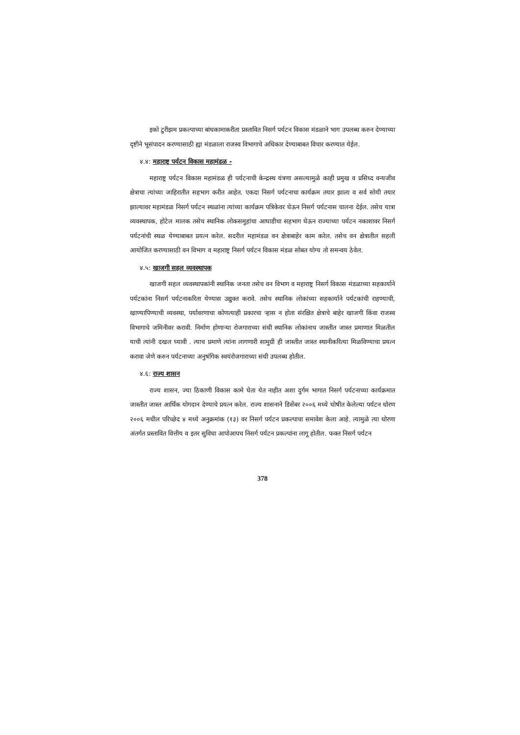इको टुरीझम प्रकल्पाच्या बांधकामाकरीता प्रस्तावित निसर्ग पर्यटन विकास मंडळाने भाग उपलब्ध करुन देण्याच्या दृष्टीने भूसंपादन करण्यासाठी ह्या मंडळाला राजस्व विभागाचे अधिकार देण्याबाबत विचार करण्यात येईल.
४.४: महाराष्ट्र पर्यटन विकास महामंडळ -
महाराष्ट्र पर्यटन विकास महामंडळ ही पर्यटनाची केन्द्रस्थ यंत्रणा असल्यामुळे काही प्रमुख व प्रसिध्द वन्यजीव क्षेत्राचा त्यांच्या जाहिरातीत सहभाग करीत आहेत. एकदा निसर्ग पर्यटनाचा कार्यक्रम तयार झाला व सर्व सोयी तयार झाल्यावर महामंडळ निसर्ग पर्यटन स्थळांना त्यांच्या कार्यक्रम पत्रिकेवर घेऊन निसर्ग पर्यटनास चालना देईल. तसेच यात्रा व्यवस्थापक, होटेल मालक तसेच स्थानिक लोकसमुहांचा आघाडीचा सहभाग घेऊन राज्याच्या पर्यटन नकाशावर निसर्ग पर्यटनांची स्थळ येण्याबाबत प्रयत्न करेल. सदरील महामंडळ वन क्षेत्राबाहेर काम करेल. तसेच वन क्षेत्रातील सहली आयोजित करण्यासाठी वन विभाग व महाराष्ट्र निसर्ग पर्यटन विकास मंडळ सोबत योग्य तो समन्वय ठेवेल.
४.५: खाजगी सहल व्यवस्थापक
खाजगी सहल व्यवस्थापकांनी स्थानिक जनता तसेच वन विभाग व महाराष्ट्र निसर्ग विकास मंडळाच्या सहकार्याने पर्यटकांना निसर्ग पर्यटनाकरिता येण्यास उद्युक्त करावे. तसेच स्थानिक लोकांच्या सहकार्याने पर्यटकांची राहण्याची, खाण्यापिण्याची व्यवस्था, पर्यावरणाचा कोणत्याही प्रकारचा ऱ्हास न होता संरक्षित क्षेत्राचे बाहेर खाजगी किंवा राजस्व विभागाचे जमिनीवर करावी. निर्माण होणाऱ्या रोजगाराच्या संधी स्थानिक लोकांनाच जास्तीत जास्त प्रमाणात मिळतील याची त्यांनी दखल घ्यावी . त्याच प्रमाणे त्यांना लागणारी सामुग्री ही जास्तीत जास्त स्थानीकरित्या मिळविण्याचा प्रयत्न करावा जेणे करुन पर्यटनाच्या अनुषंगिक स्वयंरोजगाराच्या संधी उपलब्ध होतील.
४.६: राज्य शासन
राज्य शासन, ज्या ठिकाणी विकास कामे घेता येत नाहीत अशा दुर्गम भागात निसर्ग पर्यटनाच्या कार्यक्रमात जास्तीत जास्त आर्थिक योगदान देण्याचे प्रयत्न करेल. राज्य शासनाने डिसेंबर २००६ मध्ये घोषीत केलेल्या पर्यटन धोरण २००६ मधील परिच्छेद ४ मध्ये अनुक्रमांक (१३) वर निसर्ग पर्यटन प्रकल्पाचा समावेश केला आहे. त्यामुळे त्या धोरणा अंतर्गत प्रस्तावित वित्तीय व इतर सुविधा आपोआपच निसर्ग पर्यटन प्रकल्पांना लागू होतील. फक्त निसर्ग पर्यटन
378